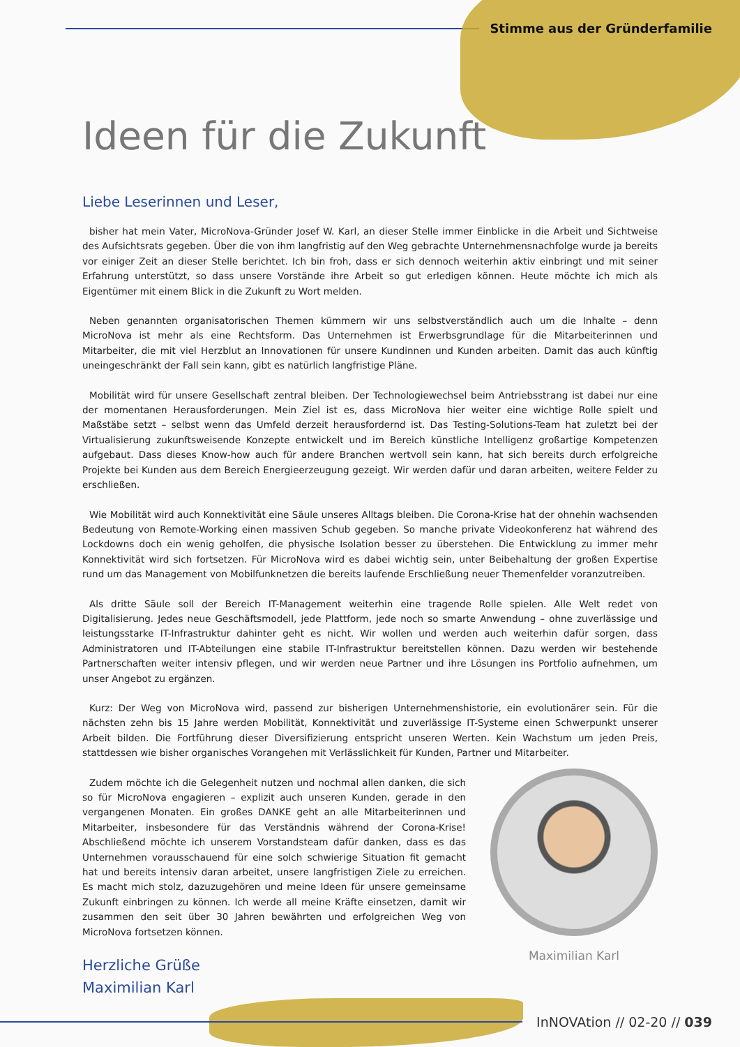Stimme aus der Gründerfamilie
Ideen für die Zukunft
Liebe Leserinnen und Leser,
bisher hat mein Vater, MicroNova-Gründer Josef W. Karl, an dieser Stelle immer Einblicke in die Arbeit und Sichtweise des Aufsichtsrats gegeben. Über die von ihm langfristig auf den Weg gebrachte Unternehmensnachfolge wurde ja bereits vor einiger Zeit an dieser Stelle berichtet. Ich bin froh, dass er sich dennoch weiterhin aktiv einbringt und mit seiner Erfahrung unterstützt, so dass unsere Vorstände ihre Arbeit so gut erledigen können. Heute möchte ich mich als Eigentümer mit einem Blick in die Zukunft zu Wort melden.
Neben genannten organisatorischen Themen kümmern wir uns selbstverständlich auch um die Inhalte – denn MicroNova ist mehr als eine Rechtsform. Das Unternehmen ist Erwerbsgrundlage für die Mitarbeiterinnen und Mitarbeiter, die mit viel Herzblut an Innovationen für unsere Kundinnen und Kunden arbeiten. Damit das auch künftig uneingeschränkt der Fall sein kann, gibt es natürlich langfristige Pläne.
Mobilität wird für unsere Gesellschaft zentral bleiben. Der Technologiewechsel beim Antriebsstrang ist dabei nur eine der momentanen Herausforderungen. Mein Ziel ist es, dass MicroNova hier weiter eine wichtige Rolle spielt und Maßstäbe setzt – selbst wenn das Umfeld derzeit herausfordernd ist. Das Testing-Solutions-Team hat zuletzt bei der Virtualisierung zukunftsweisende Konzepte entwickelt und im Bereich künstliche Intelligenz großartige Kompetenzen aufgebaut. Dass dieses Know-how auch für andere Branchen wertvoll sein kann, hat sich bereits durch erfolgreiche Projekte bei Kunden aus dem Bereich Energieerzeugung gezeigt. Wir werden dafür und daran arbeiten, weitere Felder zu erschließen.
Wie Mobilität wird auch Konnektivität eine Säule unseres Alltags bleiben. Die Corona-Krise hat der ohnehin wachsenden Bedeutung von Remote-Working einen massiven Schub gegeben. So manche private Videokonferenz hat während des Lockdowns doch ein wenig geholfen, die physische Isolation besser zu überstehen. Die Entwicklung zu immer mehr Konnektivität wird sich fortsetzen. Für MicroNova wird es dabei wichtig sein, unter Beibehaltung der großen Expertise rund um das Management von Mobilfunknetzen die bereits laufende Erschließung neuer Themenfelder voranzutreiben.
Als dritte Säule soll der Bereich IT-Management weiterhin eine tragende Rolle spielen. Alle Welt redet von Digitalisierung. Jedes neue Geschäftsmodell, jede Plattform, jede noch so smarte Anwendung – ohne zuverlässige und leistungsstarke IT-Infrastruktur dahinter geht es nicht. Wir wollen und werden auch weiterhin dafür sorgen, dass Administratoren und IT-Abteilungen eine stabile IT-Infrastruktur bereitstellen können. Dazu werden wir bestehende Partnerschaften weiter intensiv pflegen, und wir werden neue Partner und ihre Lösungen ins Portfolio aufnehmen, um unser Angebot zu ergänzen.
Kurz: Der Weg von MicroNova wird, passend zur bisherigen Unternehmenshistorie, ein evolutionärer sein. Für die nächsten zehn bis 15 Jahre werden Mobilität, Konnektivität und zuverlässige IT-Systeme einen Schwerpunkt unserer Arbeit bilden. Die Fortführung dieser Diversifizierung entspricht unseren Werten. Kein Wachstum um jeden Preis, stattdessen wie bisher organisches Vorangehen mit Verlässlichkeit für Kunden, Partner und Mitarbeiter.
Zudem möchte ich die Gelegenheit nutzen und nochmal allen danken, die sich so für MicroNova engagieren – explizit auch unseren Kunden, gerade in den vergangenen Monaten. Ein großes DANKE geht an alle Mitarbeiterinnen und Mitarbeiter, insbesondere für das Verständnis während der Corona-Krise! Abschließend möchte ich unserem Vorstandsteam dafür danken, dass es das Unternehmen vorausschauend für eine solch schwierige Situation fit gemacht hat und bereits intensiv daran arbeitet, unsere langfristigen Ziele zu erreichen. Es macht mich stolz, dazuzugehören und meine Ideen für unsere gemeinsame Zukunft einbringen zu können. Ich werde all meine Kräfte einsetzen, damit wir zusammen den seit über 30 Jahren bewährten und erfolgreichen Weg von MicroNova fortsetzen können.
Herzliche Grüße
Maximilian Karl
Maximilian Karl
InNOVAtion // 02-20 // 039